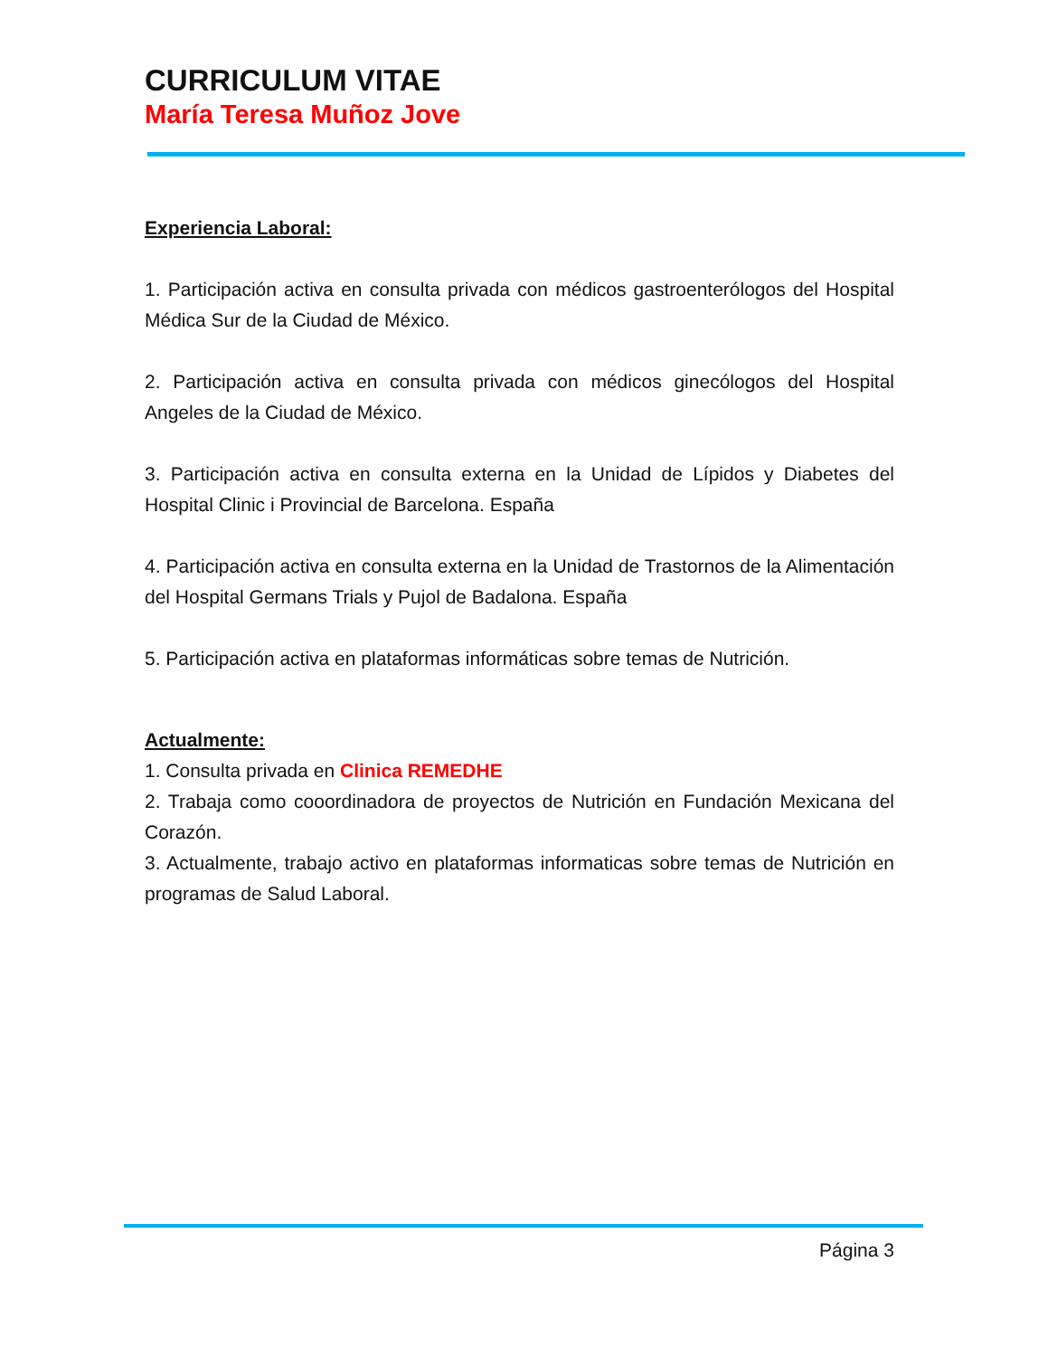CURRICULUM VITAE
María Teresa Muñoz Jove
Experiencia Laboral:
1. Participación activa en consulta privada con médicos gastroenterólogos del Hospital Médica Sur de la Ciudad de México.
2. Participación activa en consulta privada con médicos ginecólogos del Hospital Angeles de la Ciudad de México.
3. Participación activa en consulta externa en la Unidad de Lípidos y Diabetes del Hospital Clinic i Provincial de Barcelona. España
4. Participación activa en consulta externa en la Unidad de Trastornos de la Alimentación del Hospital Germans Trials y Pujol de Badalona. España
5. Participación activa en plataformas informáticas sobre temas de Nutrición.
Actualmente:
1. Consulta privada en Clinica REMEDHE
2. Trabaja como cooordinadora de proyectos de Nutrición en Fundación Mexicana del Corazón.
3. Actualmente, trabajo activo en plataformas informaticas sobre temas de Nutrición en programas de Salud Laboral.
Página 3